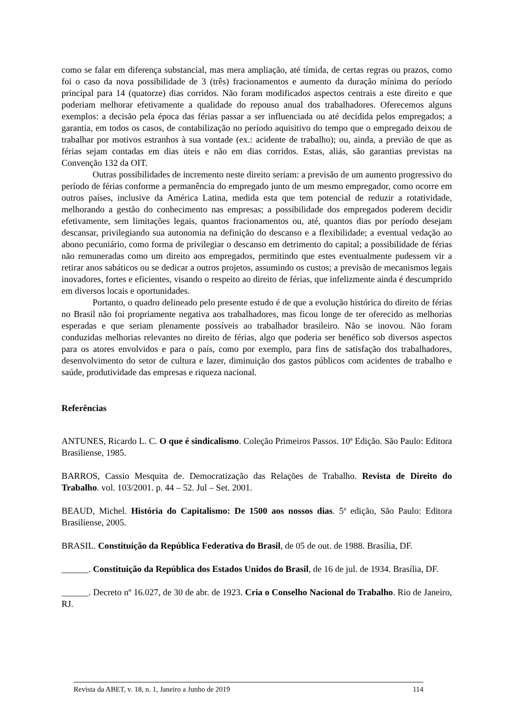como se falar em diferença substancial, mas mera ampliação, até tímida, de certas regras ou prazos, como foi o caso da nova possibilidade de 3 (três) fracionamentos e aumento da duração mínima do período principal para 14 (quatorze) dias corridos. Não foram modificados aspectos centrais a este direito e que poderiam melhorar efetivamente a qualidade do repouso anual dos trabalhadores. Oferecemos alguns exemplos: a decisão pela época das férias passar a ser influenciada ou até decidida pelos empregados; a garantia, em todos os casos, de contabilização no período aquisitivo do tempo que o empregado deixou de trabalhar por motivos estranhos à sua vontade (ex.: acidente de trabalho); ou, ainda, a previão de que as férias sejam contadas em dias úteis e não em dias corridos. Estas, aliás, são garantias previstas na Convenção 132 da OIT.
Outras possibilidades de incremento neste direito seriam: a previsão de um aumento progressivo do período de férias conforme a permanência do empregado junto de um mesmo empregador, como ocorre em outros países, inclusive da América Latina, medida esta que tem potencial de reduzir a rotatividade, melhorando a gestão do conhecimento nas empresas; a possibilidade dos empregados poderem decidir efetivamente, sem limitações legais, quantos fracionamentos ou, até, quantos dias por período desejam descansar, privilegiando sua autonomia na definição do descanso e a flexibilidade; a eventual vedação ao abono pecuniário, como forma de privilegiar o descanso em detrimento do capital; a possibilidade de férias não remuneradas como um direito aos empregados, permitindo que estes eventualmente pudessem vir a retirar anos sabáticos ou se dedicar a outros projetos, assumindo os custos; a previsão de mecanismos legais inovadores, fortes e eficientes, visando o respeito ao direito de férias, que infelizmente ainda é descumprido em diversos locais e oportunidades.
Portanto, o quadro delineado pelo presente estudo é de que a evolução histórica do direito de férias no Brasil não foi propriamente negativa aos trabalhadores, mas ficou longe de ter oferecido as melhorias esperadas e que seriam plenamente possíveis ao trabalhador brasileiro. Não se inovou. Não foram conduzidas melhorias relevantes no direito de férias, algo que poderia ser benéfico sob diversos aspectos para os atores envolvidos e para o país, como por exemplo, para fins de satisfação dos trabalhadores, desenvolvimento do setor de cultura e lazer, diminuição dos gastos públicos com acidentes de trabalho e saúde, produtividade das empresas e riqueza nacional.
Referências
ANTUNES, Ricardo L. C. O que é sindicalismo. Coleção Primeiros Passos. 10ª Edição. São Paulo: Editora Brasiliense, 1985.
BARROS, Cassio Mesquita de. Democratização das Relações de Trabalho. Revista de Direito do Trabalho. vol. 103/2001. p. 44 – 52. Jul – Set. 2001.
BEAUD, Michel. História do Capitalismo: De 1500 aos nossos dias. 5ª edição, São Paulo: Editora Brasiliense, 2005.
BRASIL. Constituição da República Federativa do Brasil, de 05 de out. de 1988. Brasília, DF.
______. Constituição da República dos Estados Unidos do Brasil, de 16 de jul. de 1934. Brasília, DF.
______. Decreto nº 16.027, de 30 de abr. de 1923. Cria o Conselho Nacional do Trabalho. Rio de Janeiro, RJ.
Revista da ABET, v. 18, n. 1, Janeiro a Junho de 2019 114